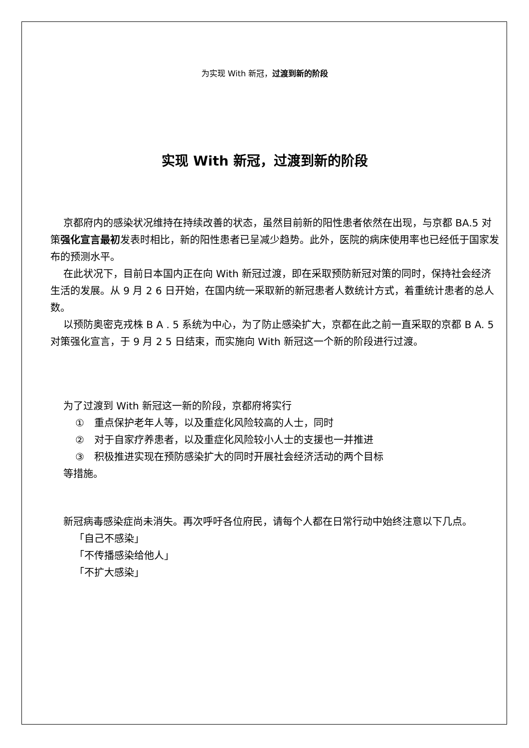为实现 With 新冠，过渡到新的阶段
实现 With 新冠，过渡到新的阶段
京都府内的感染状况维持在持续改善的状态，虽然目前新的阳性患者依然在出现，与京都 BA.5 对策强化宣言最初发表时相比，新的阳性患者已呈减少趋势。此外，医院的病床使用率也已经低于国家发布的预测水平。
在此状况下，目前日本国内正在向 With 新冠过渡，即在采取预防新冠对策的同时，保持社会经济生活的发展。从 9 月 2 6 日开始，在国内统一采取新的新冠患者人数统计方式，着重统计患者的总人数。
以预防奥密克戎株 B A . 5 系统为中心，为了防止感染扩大，京都在此之前一直采取的京都 B A. 5 对策强化宣言，于 9 月 2 5 日结束，而实施向 With 新冠这一个新的阶段进行过渡。
为了过渡到 With 新冠这一新的阶段，京都府将实行
①　重点保护老年人等，以及重症化风险较高的人士，同时
②　对于自家疗养患者，以及重症化风险较小人士的支援也一并推进
③　积极推进实现在预防感染扩大的同时开展社会经济活动的两个目标
等措施。
新冠病毒感染症尚未消失。再次呼吁各位府民，请每个人都在日常行动中始终注意以下几点。
「自己不感染」
「不传播感染给他人」
「不扩大感染」